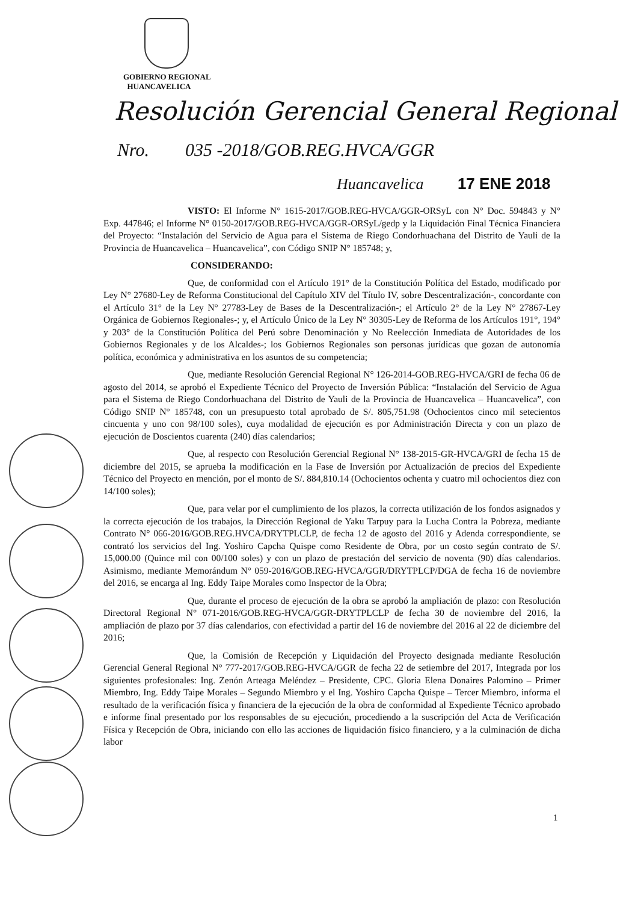GOBIERNO REGIONAL
HUANCAVELICA
Resolución Gerencial General Regional
Nro. 035 -2018/GOB.REG.HVCA/GGR
Huancavelica 17 ENE 2018
VISTO: El Informe N° 1615-2017/GOB.REG-HVCA/GGR-ORSyL con N° Doc. 594843 y N° Exp. 447846; el Informe N° 0150-2017/GOB.REG-HVCA/GGR-ORSyL/gedp y la Liquidación Final Técnica Financiera del Proyecto: “Instalación del Servicio de Agua para el Sistema de Riego Condorhuachana del Distrito de Yauli de la Provincia de Huancavelica – Huancavelica”, con Código SNIP N° 185748; y,
CONSIDERANDO:
Que, de conformidad con el Artículo 191° de la Constitución Política del Estado, modificado por Ley N° 27680-Ley de Reforma Constitucional del Capítulo XIV del Título IV, sobre Descentralización-, concordante con el Artículo 31° de la Ley N° 27783-Ley de Bases de la Descentralización-; el Artículo 2° de la Ley N° 27867-Ley Orgánica de Gobiernos Regionales-; y, el Artículo Único de la Ley N° 30305-Ley de Reforma de los Artículos 191°, 194° y 203° de la Constitución Política del Perú sobre Denominación y No Reelección Inmediata de Autoridades de los Gobiernos Regionales y de los Alcaldes-; los Gobiernos Regionales son personas jurídicas que gozan de autonomía política, económica y administrativa en los asuntos de su competencia;
Que, mediante Resolución Gerencial Regional N° 126-2014-GOB.REG-HVCA/GRI de fecha 06 de agosto del 2014, se aprobó el Expediente Técnico del Proyecto de Inversión Pública: “Instalación del Servicio de Agua para el Sistema de Riego Condorhuachana del Distrito de Yauli de la Provincia de Huancavelica – Huancavelica”, con Código SNIP N° 185748, con un presupuesto total aprobado de S/. 805,751.98 (Ochocientos cinco mil setecientos cincuenta y uno con 98/100 soles), cuya modalidad de ejecución es por Administración Directa y con un plazo de ejecución de Doscientos cuarenta (240) días calendarios;
Que, al respecto con Resolución Gerencial Regional N° 138-2015-GR-HVCA/GRI de fecha 15 de diciembre del 2015, se aprueba la modificación en la Fase de Inversión por Actualización de precios del Expediente Técnico del Proyecto en mención, por el monto de S/. 884,810.14 (Ochocientos ochenta y cuatro mil ochocientos diez con 14/100 soles);
Que, para velar por el cumplimiento de los plazos, la correcta utilización de los fondos asignados y la correcta ejecución de los trabajos, la Dirección Regional de Yaku Tarpuy para la Lucha Contra la Pobreza, mediante Contrato N° 066-2016/GOB.REG.HVCA/DRYTPLCLP, de fecha 12 de agosto del 2016 y Adenda correspondiente, se contrató los servicios del Ing. Yoshiro Capcha Quispe como Residente de Obra, por un costo según contrato de S/. 15,000.00 (Quince mil con 00/100 soles) y con un plazo de prestación del servicio de noventa (90) días calendarios. Asimismo, mediante Memorándum N° 059-2016/GOB.REG-HVCA/GGR/DRYTPLCP/DGA de fecha 16 de noviembre del 2016, se encarga al Ing. Eddy Taipe Morales como Inspector de la Obra;
Que, durante el proceso de ejecución de la obra se aprobó la ampliación de plazo: con Resolución Directoral Regional N° 071-2016/GOB.REG-HVCA/GGR-DRYTPLCLP de fecha 30 de noviembre del 2016, la ampliación de plazo por 37 días calendarios, con efectividad a partir del 16 de noviembre del 2016 al 22 de diciembre del 2016;
Que, la Comisión de Recepción y Liquidación del Proyecto designada mediante Resolución Gerencial General Regional N° 777-2017/GOB.REG-HVCA/GGR de fecha 22 de setiembre del 2017, Integrada por los siguientes profesionales: Ing. Zenón Arteaga Meléndez – Presidente, CPC. Gloria Elena Donaires Palomino – Primer Miembro, Ing. Eddy Taipe Morales – Segundo Miembro y el Ing. Yoshiro Capcha Quispe – Tercer Miembro, informa el resultado de la verificación física y financiera de la ejecución de la obra de conformidad al Expediente Técnico aprobado e informe final presentado por los responsables de su ejecución, procediendo a la suscripción del Acta de Verificación Física y Recepción de Obra, iniciando con ello las acciones de liquidación físico financiero, y a la culminación de dicha labor
1